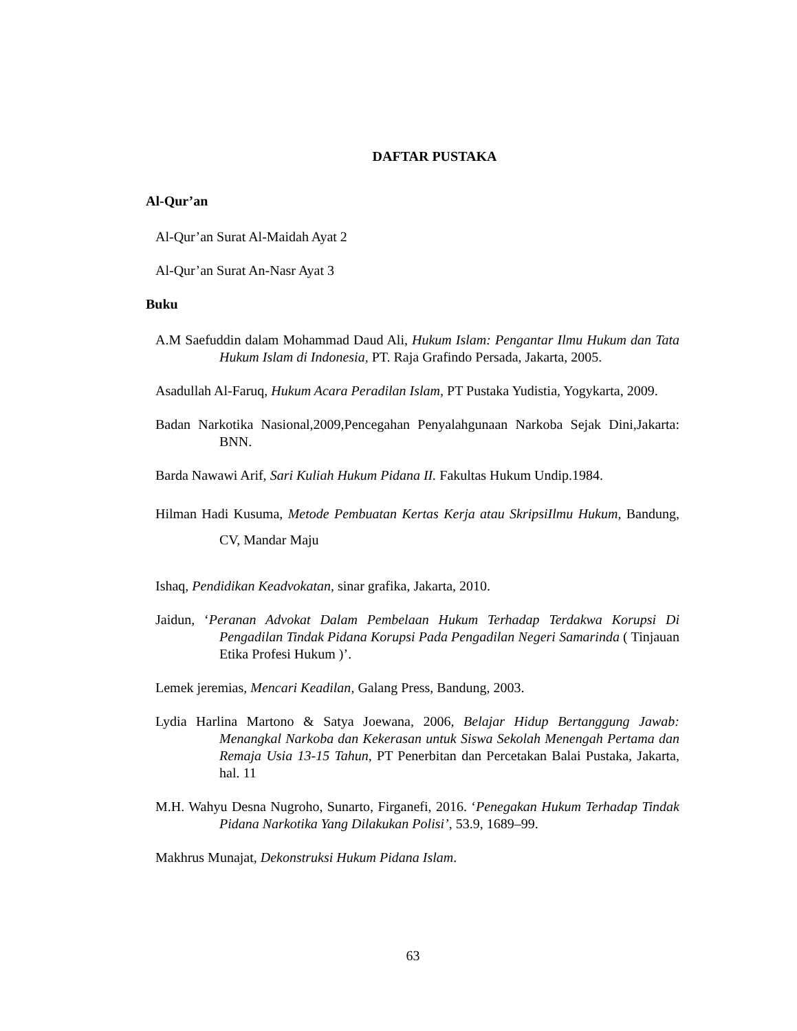DAFTAR PUSTAKA
Al-Qur’an
Al-Qur’an Surat Al-Maidah Ayat 2
Al-Qur’an Surat An-Nasr Ayat 3
Buku
A.M Saefuddin dalam Mohammad Daud Ali, Hukum Islam: Pengantar Ilmu Hukum dan Tata Hukum Islam di Indonesia, PT. Raja Grafindo Persada, Jakarta, 2005.
Asadullah Al-Faruq, Hukum Acara Peradilan Islam, PT Pustaka Yudistia, Yogykarta, 2009.
Badan Narkotika Nasional,2009,Pencegahan Penyalahgunaan Narkoba Sejak Dini,Jakarta: BNN.
Barda Nawawi Arif, Sari Kuliah Hukum Pidana II. Fakultas Hukum Undip.1984.
Hilman Hadi Kusuma, Metode Pembuatan Kertas Kerja atau SkripsiIlmu Hukum, Bandung, CV, Mandar Maju
Ishaq, Pendidikan Keadvokatan, sinar grafika, Jakarta, 2010.
Jaidun, ‘Peranan Advokat Dalam Pembelaan Hukum Terhadap Terdakwa Korupsi Di Pengadilan Tindak Pidana Korupsi Pada Pengadilan Negeri Samarinda ( Tinjauan Etika Profesi Hukum )’.
Lemek jeremias, Mencari Keadilan, Galang Press, Bandung, 2003.
Lydia Harlina Martono & Satya Joewana, 2006, Belajar Hidup Bertanggung Jawab: Menangkal Narkoba dan Kekerasan untuk Siswa Sekolah Menengah Pertama dan Remaja Usia 13-15 Tahun, PT Penerbitan dan Percetakan Balai Pustaka, Jakarta, hal. 11
M.H. Wahyu Desna Nugroho, Sunarto, Firganefi, 2016. ‘Penegakan Hukum Terhadap Tindak Pidana Narkotika Yang Dilakukan Polisi’, 53.9, 1689–99.
Makhrus Munajat, Dekonstruksi Hukum Pidana Islam.
63